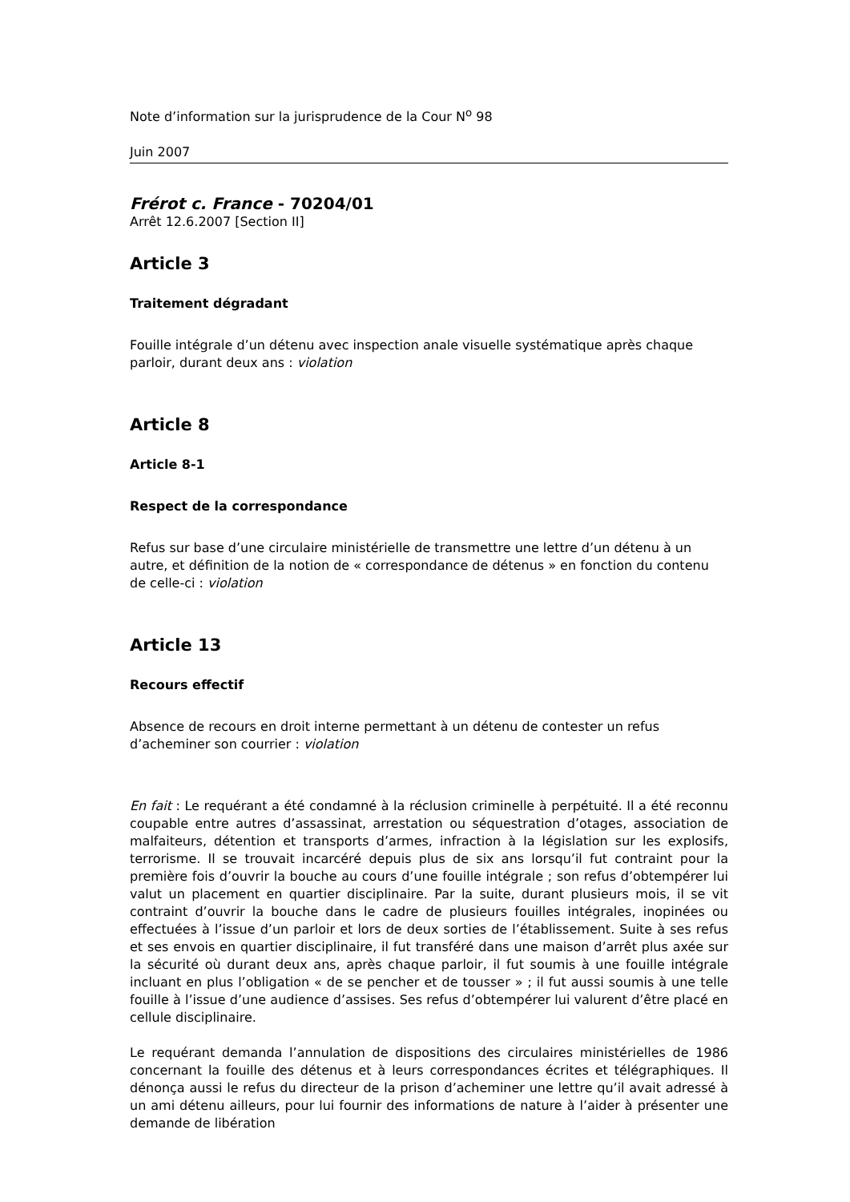Note d’information sur la jurisprudence de la Cour N<sup>o</sup> 98
Juin 2007
Frérot c. France - 70204/01
Arrêt 12.6.2007 [Section II]
Article 3
Traitement dégradant
Fouille intégrale d’un détenu avec inspection anale visuelle systématique après chaque parloir, durant deux ans : violation
Article 8
Article 8-1
Respect de la correspondance
Refus sur base d’une circulaire ministérielle de transmettre une lettre d’un détenu à un autre, et définition de la notion de « correspondance de détenus » en fonction du contenu de celle-ci : violation
Article 13
Recours effectif
Absence de recours en droit interne permettant à un détenu de contester un refus d’acheminer son courrier : violation
En fait : Le requérant a été condamné à la réclusion criminelle à perpétuité. Il a été reconnu coupable entre autres d’assassinat, arrestation ou séquestration d’otages, association de malfaiteurs, détention et transports d’armes, infraction à la législation sur les explosifs, terrorisme. Il se trouvait incarcéré depuis plus de six ans lorsqu’il fut contraint pour la première fois d’ouvrir la bouche au cours d’une fouille intégrale ; son refus d’obtempérer lui valut un placement en quartier disciplinaire. Par la suite, durant plusieurs mois, il se vit contraint d’ouvrir la bouche dans le cadre de plusieurs fouilles intégrales, inopinées ou effectuées à l’issue d’un parloir et lors de deux sorties de l’établissement. Suite à ses refus et ses envois en quartier disciplinaire, il fut transféré dans une maison d’arrêt plus axée sur la sécurité où durant deux ans, après chaque parloir, il fut soumis à une fouille intégrale incluant en plus l’obligation « de se pencher et de tousser » ; il fut aussi soumis à une telle fouille à l’issue d’une audience d’assises. Ses refus d’obtempérer lui valurent d’être placé en cellule disciplinaire.
Le requérant demanda l’annulation de dispositions des circulaires ministérielles de 1986 concernant la fouille des détenus et à leurs correspondances écrites et télégraphiques. Il dénonça aussi le refus du directeur de la prison d’acheminer une lettre qu’il avait adressé à un ami détenu ailleurs, pour lui fournir des informations de nature à l’aider à présenter une demande de libération